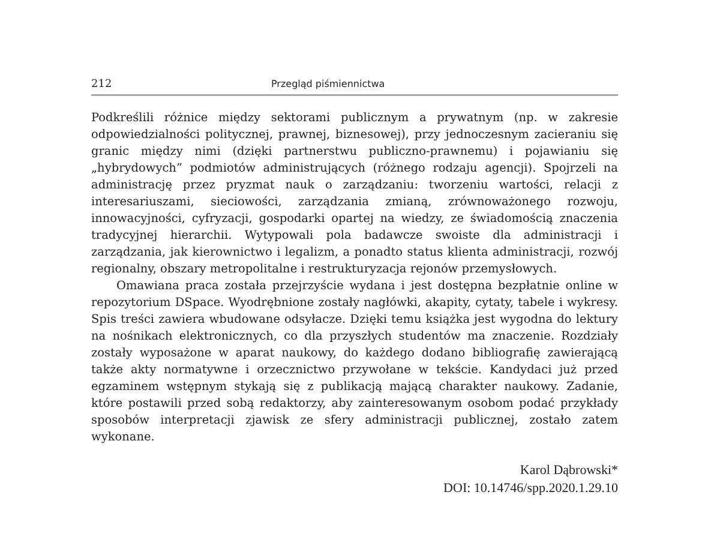212 Przegląd piśmiennictwa
Podkreślili różnice między sektorami publicznym a prywatnym (np. w zakresie odpowiedzialności politycznej, prawnej, biznesowej), przy jednoczesnym zacieraniu się granic między nimi (dzięki partnerstwu publiczno-prawnemu) i pojawianiu się „hybrydowych” podmiotów administrujących (różnego rodzaju agencji). Spojrzeli na administrację przez pryzmat nauk o zarządzaniu: tworzeniu wartości, relacji z interesariuszami, sieciowości, zarządzania zmianą, zrównoważonego rozwoju, innowacyjności, cyfryzacji, gospodarki opartej na wiedzy, ze świadomością znaczenia tradycyjnej hierarchii. Wytypowali pola badawcze swoiste dla administracji i zarządzania, jak kierownictwo i legalizm, a ponadto status klienta administracji, rozwój regionalny, obszary metropolitalne i restrukturyzacja rejonów przemysłowych.
Omawiana praca została przejrzyście wydana i jest dostępna bezpłatnie online w repozytorium DSpace. Wyodrębnione zostały nagłówki, akapity, cytaty, tabele i wykresy. Spis treści zawiera wbudowane odsyłacze. Dzięki temu książka jest wygodna do lektury na nośnikach elektronicznych, co dla przyszłych studentów ma znaczenie. Rozdziały zostały wyposażone w aparat naukowy, do każdego dodano bibliografię zawierającą także akty normatywne i orzecznictwo przywołane w tekście. Kandydaci już przed egzaminem wstępnym stykają się z publikacją mającą charakter naukowy. Zadanie, które postawili przed sobą redaktorzy, aby zainteresowanym osobom podać przykłady sposobów interpretacji zjawisk ze sfery administracji publicznej, zostało zatem wykonane.
Karol Dąbrowski*
DOI: 10.14746/spp.2020.1.29.10